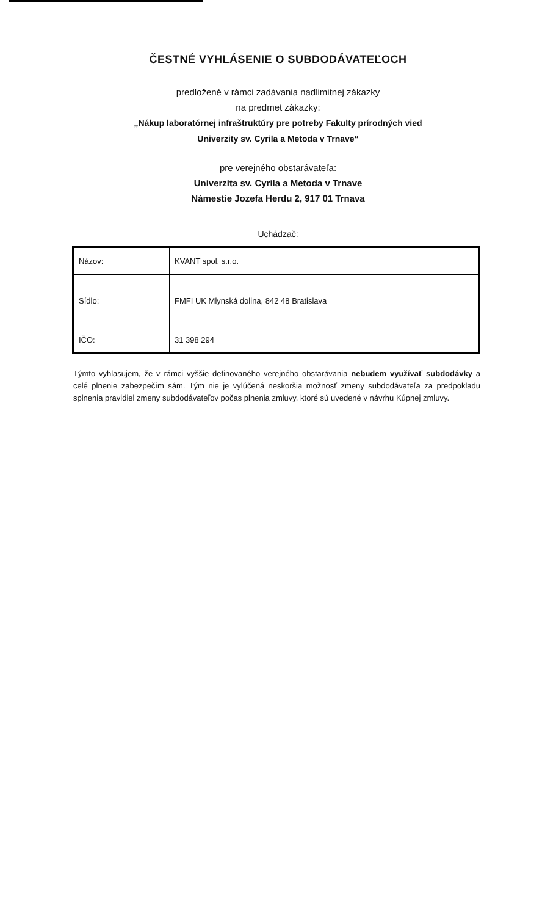ČESTNÉ VYHLÁSENIE O SUBDODÁVATEĽOCH
predložené v rámci zadávania nadlimitnej zákazky
na predmet zákazky:
„Nákup laboratórnej infraštruktúry pre potreby Fakulty prírodných vied
Univerzity sv. Cyrila a Metoda v Trnave“
pre verejného obstarávateľa:
Univerzita sv. Cyrila a Metoda v Trnave
Námestie Jozefa Herdu 2, 917 01 Trnava
Uchádzač:
| Názov: | KVANT spol. s.r.o. |
| Sídlo: | FMFI UK Mlynská dolina, 842 48 Bratislava |
| IČO: | 31 398 294 |
Týmto vyhlasujem, že v rámci vyššie definovaného verejného obstarávania nebudem využívať subdodávky a celé plnenie zabezpečím sám. Tým nie je vylúčená neskoršia možnosť zmeny subdodávateľa za predpokladu splnenia pravidiel zmeny subdodávateľov počas plnenia zmluvy, ktoré sú uvedené v návrhu Kúpnej zmluvy.